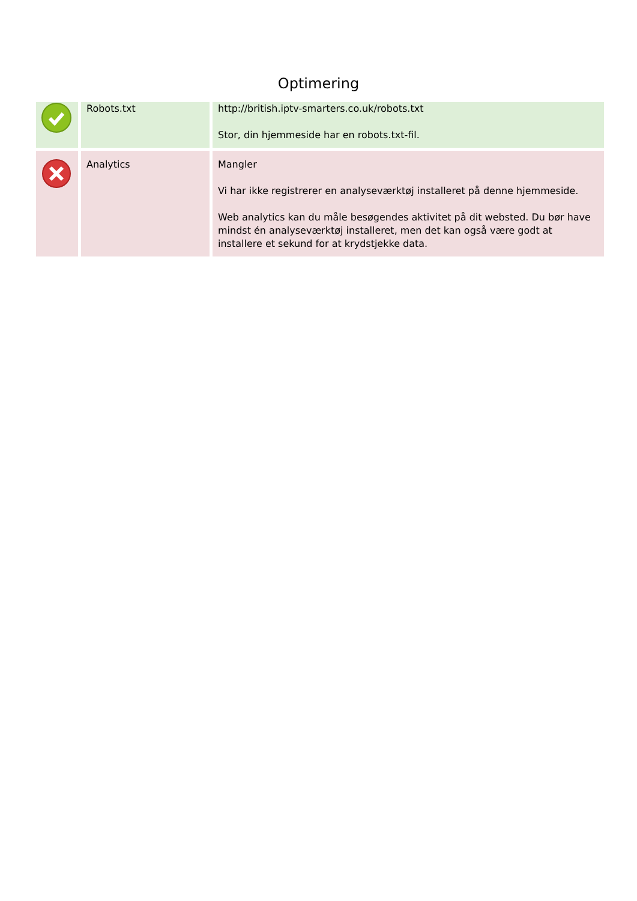Optimering
| | Robots.txt | http://british.iptv-smarters.co.uk/robots.txt Stor, din hjemmeside har en robots.txt-fil. |
| | Analytics | Mangler Vi har ikke registrerer en analyseværktøj installeret på denne hjemmeside. Web analytics kan du måle besøgendes aktivitet på dit websted. Du bør have mindst én analyseværktøj installeret, men det kan også være godt at installere et sekund for at krydstjekke data. |